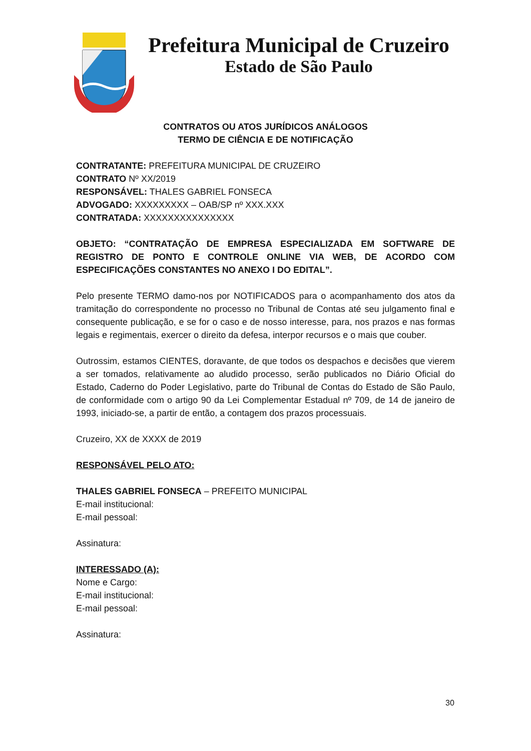Prefeitura Municipal de Cruzeiro
Estado de São Paulo
CONTRATOS OU ATOS JURÍDICOS ANÁLOGOS
TERMO DE CIÊNCIA E DE NOTIFICAÇÃO
CONTRATANTE: PREFEITURA MUNICIPAL DE CRUZEIRO
CONTRATO Nº XX/2019
RESPONSÁVEL: THALES GABRIEL FONSECA
ADVOGADO: XXXXXXXXX – OAB/SP nº XXX.XXX
CONTRATADA: XXXXXXXXXXXXXXX
OBJETO: “CONTRATAÇÃO DE EMPRESA ESPECIALIZADA EM SOFTWARE DE REGISTRO DE PONTO E CONTROLE ONLINE VIA WEB, DE ACORDO COM ESPECIFICAÇÕES CONSTANTES NO ANEXO I DO EDITAL”.
Pelo presente TERMO damo-nos por NOTIFICADOS para o acompanhamento dos atos da tramitação do correspondente no processo no Tribunal de Contas até seu julgamento final e consequente publicação, e se for o caso e de nosso interesse, para, nos prazos e nas formas legais e regimentais, exercer o direito da defesa, interpor recursos e o mais que couber.
Outrossim, estamos CIENTES, doravante, de que todos os despachos e decisões que vierem a ser tomados, relativamente ao aludido processo, serão publicados no Diário Oficial do Estado, Caderno do Poder Legislativo, parte do Tribunal de Contas do Estado de São Paulo, de conformidade com o artigo 90 da Lei Complementar Estadual nº 709, de 14 de janeiro de 1993, iniciado-se, a partir de então, a contagem dos prazos processuais.
Cruzeiro, XX de XXXX de 2019
RESPONSÁVEL PELO ATO:
THALES GABRIEL FONSECA – PREFEITO MUNICIPAL
E-mail institucional:
E-mail pessoal:
Assinatura:
INTERESSADO (A):
Nome e Cargo:
E-mail institucional:
E-mail pessoal:
Assinatura:
30